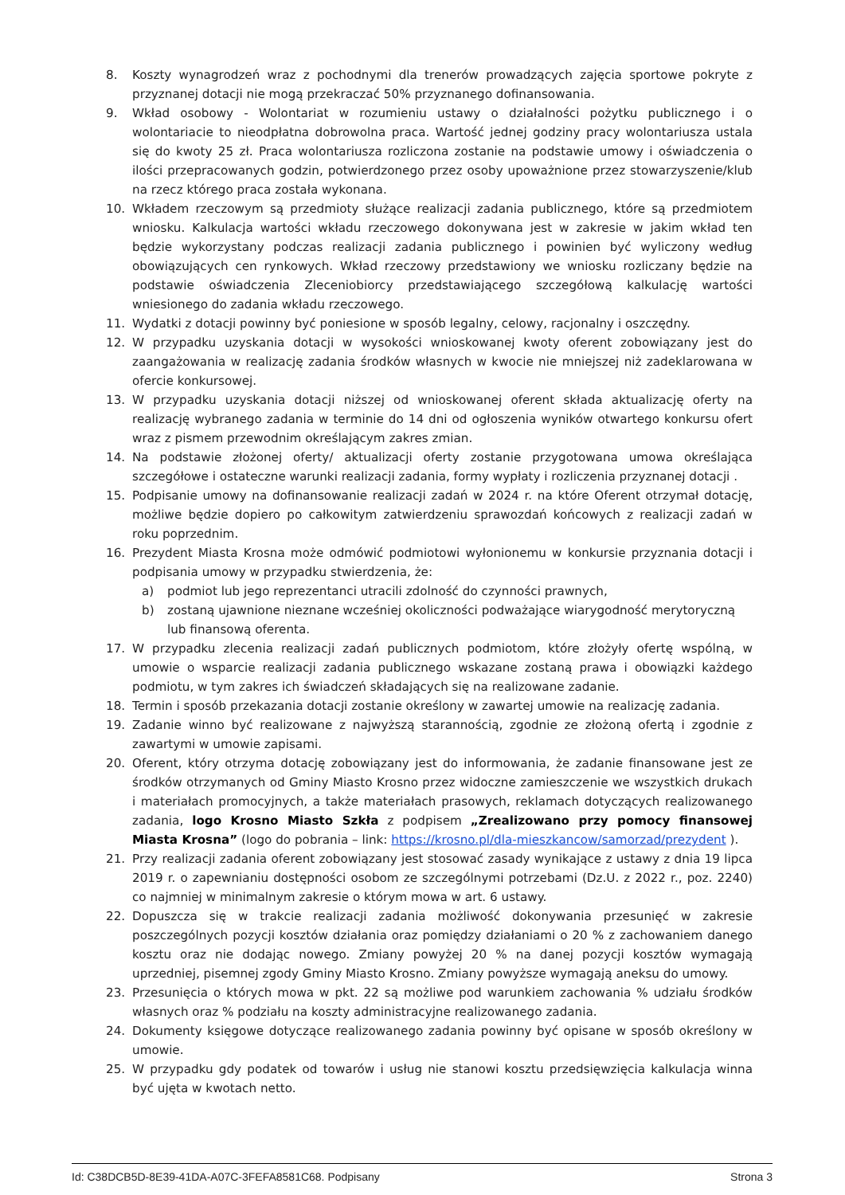8. Koszty wynagrodzeń wraz z pochodnymi dla trenerów prowadzących zajęcia sportowe pokryte z przyznanej dotacji nie mogą przekraczać 50% przyznanego dofinansowania.
9. Wkład osobowy - Wolontariat w rozumieniu ustawy o działalności pożytku publicznego i o wolontariacie to nieodpłatna dobrowolna praca. Wartość jednej godziny pracy wolontariusza ustala się do kwoty 25 zł. Praca wolontariusza rozliczona zostanie na podstawie umowy i oświadczenia o ilości przepracowanych godzin, potwierdzonego przez osoby upoważnione przez stowarzyszenie/klub na rzecz którego praca została wykonana.
10. Wkładem rzeczowym są przedmioty służące realizacji zadania publicznego, które są przedmiotem wniosku. Kalkulacja wartości wkładu rzeczowego dokonywana jest w zakresie w jakim wkład ten będzie wykorzystany podczas realizacji zadania publicznego i powinien być wyliczony według obowiązujących cen rynkowych. Wkład rzeczowy przedstawiony we wniosku rozliczany będzie na podstawie oświadczenia Zleceniobiorcy przedstawiającego szczegółową kalkulację wartości wniesionego do zadania wkładu rzeczowego.
11. Wydatki z dotacji powinny być poniesione w sposób legalny, celowy, racjonalny i oszczędny.
12. W przypadku uzyskania dotacji w wysokości wnioskowanej kwoty oferent zobowiązany jest do zaangażowania w realizację zadania środków własnych w kwocie nie mniejszej niż zadeklarowana w ofercie konkursowej.
13. W przypadku uzyskania dotacji niższej od wnioskowanej oferent składa aktualizację oferty na realizację wybranego zadania w terminie do 14 dni od ogłoszenia wyników otwartego konkursu ofert wraz z pismem przewodnim określającym zakres zmian.
14. Na podstawie złożonej oferty/ aktualizacji oferty zostanie przygotowana umowa określająca szczegółowe i ostateczne warunki realizacji zadania, formy wypłaty i rozliczenia przyznanej dotacji .
15. Podpisanie umowy na dofinansowanie realizacji zadań w 2024 r. na które Oferent otrzymał dotację, możliwe będzie dopiero po całkowitym zatwierdzeniu sprawozdań końcowych z realizacji zadań w roku poprzednim.
16. Prezydent Miasta Krosna może odmówić podmiotowi wyłonionemu w konkursie przyznania dotacji i podpisania umowy w przypadku stwierdzenia, że:
a) podmiot lub jego reprezentanci utracili zdolność do czynności prawnych,
b) zostaną ujawnione nieznane wcześniej okoliczności podważające wiarygodność merytoryczną lub finansową oferenta.
17. W przypadku zlecenia realizacji zadań publicznych podmiotom, które złożyły ofertę wspólną, w umowie o wsparcie realizacji zadania publicznego wskazane zostaną prawa i obowiązki każdego podmiotu, w tym zakres ich świadczeń składających się na realizowane zadanie.
18. Termin i sposób przekazania dotacji zostanie określony w zawartej umowie na realizację zadania.
19. Zadanie winno być realizowane z najwyższą starannością, zgodnie ze złożoną ofertą i zgodnie z zawartymi w umowie zapisami.
20. Oferent, który otrzyma dotację zobowiązany jest do informowania, że zadanie finansowane jest ze środków otrzymanych od Gminy Miasto Krosno przez widoczne zamieszczenie we wszystkich drukach i materiałach promocyjnych, a także materiałach prasowych, reklamach dotyczących realizowanego zadania, logo Krosno Miasto Szkła z podpisem „Zrealizowano przy pomocy finansowej Miasta Krosna” (logo do pobrania – link: https://krosno.pl/dla-mieszkancow/samorzad/prezydent ).
21. Przy realizacji zadania oferent zobowiązany jest stosować zasady wynikające z ustawy z dnia 19 lipca 2019 r. o zapewnianiu dostępności osobom ze szczególnymi potrzebami (Dz.U. z 2022 r., poz. 2240) co najmniej w minimalnym zakresie o którym mowa w art. 6 ustawy.
22. Dopuszcza się w trakcie realizacji zadania możliwość dokonywania przesunięć w zakresie poszczególnych pozycji kosztów działania oraz pomiędzy działaniami o 20 % z zachowaniem danego kosztu oraz nie dodając nowego. Zmiany powyżej 20 % na danej pozycji kosztów wymagają uprzedniej, pisemnej zgody Gminy Miasto Krosno. Zmiany powyższe wymagają aneksu do umowy.
23. Przesunięcia o których mowa w pkt. 22 są możliwe pod warunkiem zachowania % udziału środków własnych oraz % podziału na koszty administracyjne realizowanego zadania.
24. Dokumenty księgowe dotyczące realizowanego zadania powinny być opisane w sposób określony w umowie.
25. W przypadku gdy podatek od towarów i usług nie stanowi kosztu przedsięwzięcia kalkulacja winna być ujęta w kwotach netto.
Id: C38DCB5D-8E39-41DA-A07C-3FEFA8581C68. Podpisany Strona 3